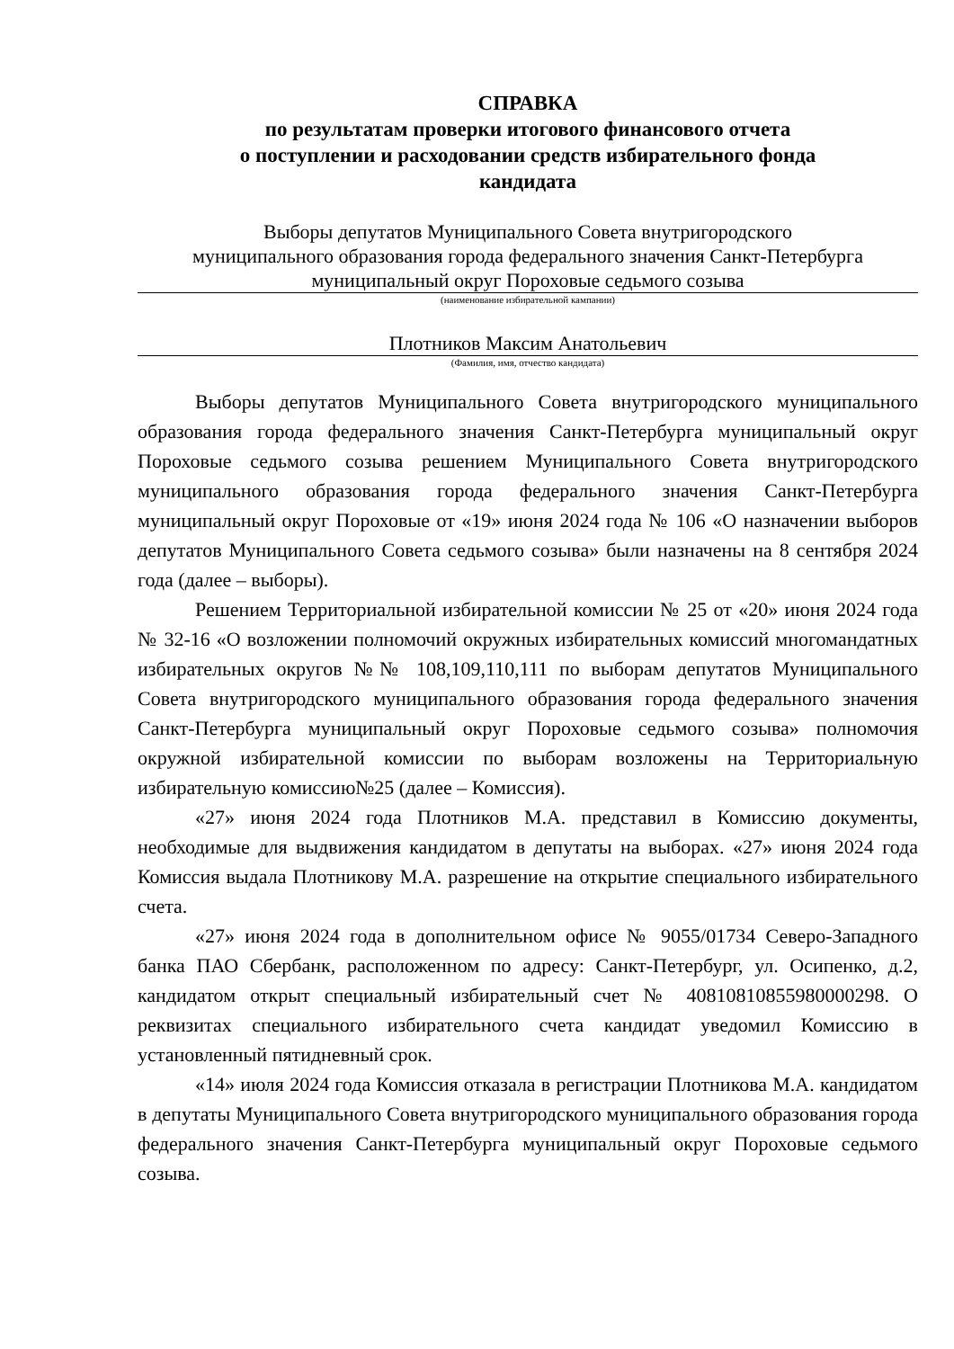СПРАВКА
по результатам проверки итогового финансового отчета
о поступлении и расходовании средств избирательного фонда
кандидата
Выборы депутатов Муниципального Совета внутригородского
муниципального образования города федерального значения Санкт-Петербурга
муниципальный округ Пороховые седьмого созыва
(наименование избирательной кампании)
Плотников Максим Анатольевич
(Фамилия, имя, отчество кандидата)
Выборы депутатов Муниципального Совета внутригородского муниципального образования города федерального значения Санкт-Петербурга муниципальный округ Пороховые седьмого созыва решением Муниципального Совета внутригородского муниципального образования города федерального значения Санкт-Петербурга муниципальный округ Пороховые от «19» июня 2024 года № 106 «О назначении выборов депутатов Муниципального Совета седьмого созыва» были назначены на 8 сентября 2024 года (далее – выборы).
Решением Территориальной избирательной комиссии № 25 от «20» июня 2024 года № 32-16 «О возложении полномочий окружных избирательных комиссий многомандатных избирательных округов №№ 108,109,110,111 по выборам депутатов Муниципального Совета внутригородского муниципального образования города федерального значения Санкт-Петербурга муниципальный округ Пороховые седьмого созыва» полномочия окружной избирательной комиссии по выборам возложены на Территориальную избирательную комиссию№25 (далее – Комиссия).
«27» июня 2024 года Плотников М.А. представил в Комиссию документы, необходимые для выдвижения кандидатом в депутаты на выборах. «27» июня 2024 года Комиссия выдала Плотникову М.А. разрешение на открытие специального избирательного счета.
«27» июня 2024 года в дополнительном офисе № 9055/01734 Северо-Западного банка ПАО Сбербанк, расположенном по адресу: Санкт-Петербург, ул. Осипенко, д.2, кандидатом открыт специальный избирательный счет № 40810810855980000298. О реквизитах специального избирательного счета кандидат уведомил Комиссию в установленный пятидневный срок.
«14» июля 2024 года Комиссия отказала в регистрации Плотникова М.А. кандидатом в депутаты Муниципального Совета внутригородского муниципального образования города федерального значения Санкт-Петербурга муниципальный округ Пороховые седьмого созыва.